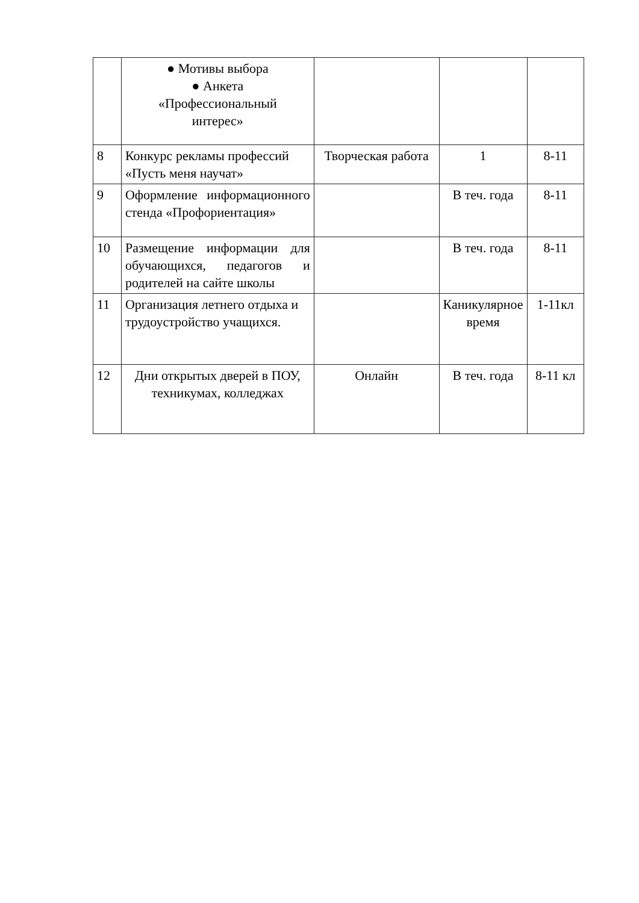| | ● Мотивы выбора ● Анкета «Профессиональный интерес» | | | |
| 8 | Конкурс рекламы профессий «Пусть меня научат» | Творческая работа | 1 | 8-11 |
| 9 | Оформление информационного стенда «Профориентация» | | В теч. года | 8-11 |
| 10 | Размещение информации для обучающихся, педагогов и родителей на сайте школы | | В теч. года | 8-11 |
| 11 | Организация летнего отдыха и трудоустройство учащихся. | | Каникулярное время | 1-11кл |
| 12 | Дни открытых дверей в ПОУ, техникумах, колледжах | Онлайн | В теч. года | 8-11 кл |